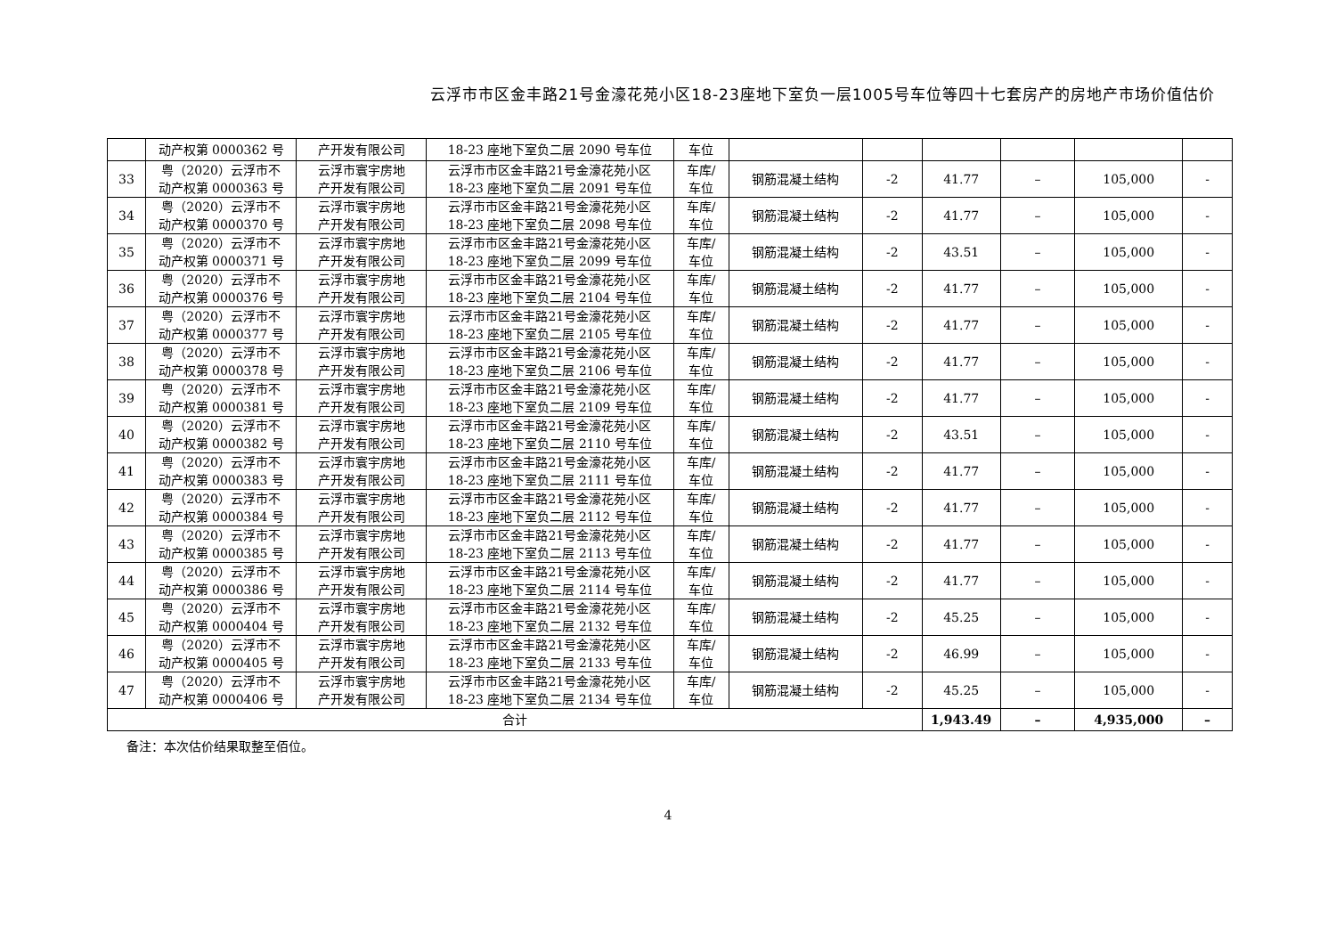云浮市市区金丰路21号金濠花苑小区18-23座地下室负一层1005号车位等四十七套房产的房地产市场价值估价
| | 动产权第 0000362 号 | 产开发有限公司 | 18-23 座地下室负二层 2090 号车位 | 车位 | | | | | | |
| 33 | 粤（2020）云浮市不 动产权第 0000363 号 | 云浮市寰宇房地 产开发有限公司 | 云浮市市区金丰路21号金濠花苑小区 18-23 座地下室负二层 2091 号车位 | 车库/ 车位 | 钢筋混凝土结构 | -2 | 41.77 | – | 105,000 | - |
| 34 | 粤（2020）云浮市不 动产权第 0000370 号 | 云浮市寰宇房地 产开发有限公司 | 云浮市市区金丰路21号金濠花苑小区 18-23 座地下室负二层 2098 号车位 | 车库/ 车位 | 钢筋混凝土结构 | -2 | 41.77 | – | 105,000 | - |
| 35 | 粤（2020）云浮市不 动产权第 0000371 号 | 云浮市寰宇房地 产开发有限公司 | 云浮市市区金丰路21号金濠花苑小区 18-23 座地下室负二层 2099 号车位 | 车库/ 车位 | 钢筋混凝土结构 | -2 | 43.51 | – | 105,000 | - |
| 36 | 粤（2020）云浮市不 动产权第 0000376 号 | 云浮市寰宇房地 产开发有限公司 | 云浮市市区金丰路21号金濠花苑小区 18-23 座地下室负二层 2104 号车位 | 车库/ 车位 | 钢筋混凝土结构 | -2 | 41.77 | – | 105,000 | - |
| 37 | 粤（2020）云浮市不 动产权第 0000377 号 | 云浮市寰宇房地 产开发有限公司 | 云浮市市区金丰路21号金濠花苑小区 18-23 座地下室负二层 2105 号车位 | 车库/ 车位 | 钢筋混凝土结构 | -2 | 41.77 | – | 105,000 | - |
| 38 | 粤（2020）云浮市不 动产权第 0000378 号 | 云浮市寰宇房地 产开发有限公司 | 云浮市市区金丰路21号金濠花苑小区 18-23 座地下室负二层 2106 号车位 | 车库/ 车位 | 钢筋混凝土结构 | -2 | 41.77 | – | 105,000 | - |
| 39 | 粤（2020）云浮市不 动产权第 0000381 号 | 云浮市寰宇房地 产开发有限公司 | 云浮市市区金丰路21号金濠花苑小区 18-23 座地下室负二层 2109 号车位 | 车库/ 车位 | 钢筋混凝土结构 | -2 | 41.77 | – | 105,000 | - |
| 40 | 粤（2020）云浮市不 动产权第 0000382 号 | 云浮市寰宇房地 产开发有限公司 | 云浮市市区金丰路21号金濠花苑小区 18-23 座地下室负二层 2110 号车位 | 车库/ 车位 | 钢筋混凝土结构 | -2 | 43.51 | – | 105,000 | - |
| 41 | 粤（2020）云浮市不 动产权第 0000383 号 | 云浮市寰宇房地 产开发有限公司 | 云浮市市区金丰路21号金濠花苑小区 18-23 座地下室负二层 2111 号车位 | 车库/ 车位 | 钢筋混凝土结构 | -2 | 41.77 | – | 105,000 | - |
| 42 | 粤（2020）云浮市不 动产权第 0000384 号 | 云浮市寰宇房地 产开发有限公司 | 云浮市市区金丰路21号金濠花苑小区 18-23 座地下室负二层 2112 号车位 | 车库/ 车位 | 钢筋混凝土结构 | -2 | 41.77 | – | 105,000 | - |
| 43 | 粤（2020）云浮市不 动产权第 0000385 号 | 云浮市寰宇房地 产开发有限公司 | 云浮市市区金丰路21号金濠花苑小区 18-23 座地下室负二层 2113 号车位 | 车库/ 车位 | 钢筋混凝土结构 | -2 | 41.77 | – | 105,000 | - |
| 44 | 粤（2020）云浮市不 动产权第 0000386 号 | 云浮市寰宇房地 产开发有限公司 | 云浮市市区金丰路21号金濠花苑小区 18-23 座地下室负二层 2114 号车位 | 车库/ 车位 | 钢筋混凝土结构 | -2 | 41.77 | – | 105,000 | - |
| 45 | 粤（2020）云浮市不 动产权第 0000404 号 | 云浮市寰宇房地 产开发有限公司 | 云浮市市区金丰路21号金濠花苑小区 18-23 座地下室负二层 2132 号车位 | 车库/ 车位 | 钢筋混凝土结构 | -2 | 45.25 | – | 105,000 | - |
| 46 | 粤（2020）云浮市不 动产权第 0000405 号 | 云浮市寰宇房地 产开发有限公司 | 云浮市市区金丰路21号金濠花苑小区 18-23 座地下室负二层 2133 号车位 | 车库/ 车位 | 钢筋混凝土结构 | -2 | 46.99 | – | 105,000 | - |
| 47 | 粤（2020）云浮市不 动产权第 0000406 号 | 云浮市寰宇房地 产开发有限公司 | 云浮市市区金丰路21号金濠花苑小区 18-23 座地下室负二层 2134 号车位 | 车库/ 车位 | 钢筋混凝土结构 | -2 | 45.25 | – | 105,000 | - |
| 合计 | | | | | | | 1,943.49 | – | 4,935,000 | – |
备注：本次估价结果取整至佰位。
4